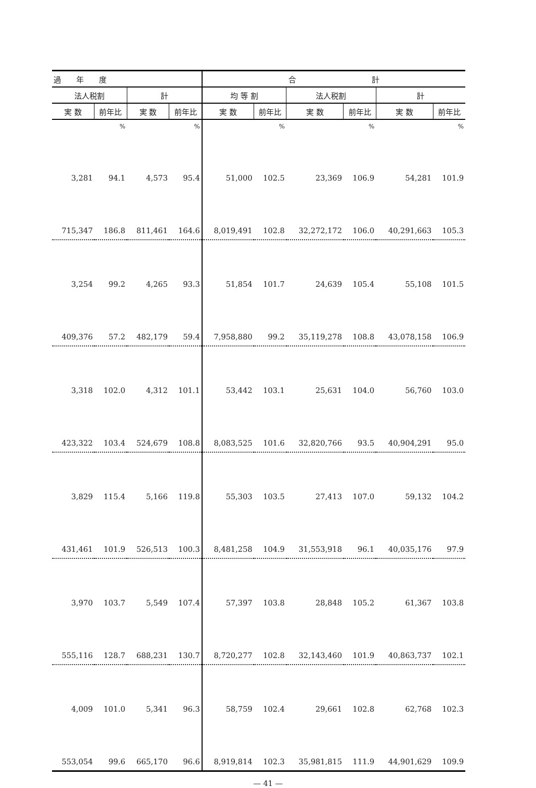| 過 年 度 | | | | 合 計 | | | | | |
| --- | --- | --- | --- | --- | --- | --- | --- | --- | --- |
| 法人税割 | | 計 | | 均 等 割 | | 法人税割 | | 計 | |
| 実 数 | 前年比 | 実 数 | 前年比 | 実 数 | 前年比 | 実 数 | 前年比 | 実 数 | 前年比 |
| | % | | % | | % | | % | | % |
| 3,281 | 94.1 | 4,573 | 95.4 | 51,000 | 102.5 | 23,369 | 106.9 | 54,281 | 101.9 |
| 715,347 | 186.8 | 811,461 | 164.6 | 8,019,491 | 102.8 | 32,272,172 | 106.0 | 40,291,663 | 105.3 |
| 3,254 | 99.2 | 4,265 | 93.3 | 51,854 | 101.7 | 24,639 | 105.4 | 55,108 | 101.5 |
| 409,376 | 57.2 | 482,179 | 59.4 | 7,958,880 | 99.2 | 35,119,278 | 108.8 | 43,078,158 | 106.9 |
| 3,318 | 102.0 | 4,312 | 101.1 | 53,442 | 103.1 | 25,631 | 104.0 | 56,760 | 103.0 |
| 423,322 | 103.4 | 524,679 | 108.8 | 8,083,525 | 101.6 | 32,820,766 | 93.5 | 40,904,291 | 95.0 |
| 3,829 | 115.4 | 5,166 | 119.8 | 55,303 | 103.5 | 27,413 | 107.0 | 59,132 | 104.2 |
| 431,461 | 101.9 | 526,513 | 100.3 | 8,481,258 | 104.9 | 31,553,918 | 96.1 | 40,035,176 | 97.9 |
| 3,970 | 103.7 | 5,549 | 107.4 | 57,397 | 103.8 | 28,848 | 105.2 | 61,367 | 103.8 |
| 555,116 | 128.7 | 688,231 | 130.7 | 8,720,277 | 102.8 | 32,143,460 | 101.9 | 40,863,737 | 102.1 |
| 4,009 | 101.0 | 5,341 | 96.3 | 58,759 | 102.4 | 29,661 | 102.8 | 62,768 | 102.3 |
| 553,054 | 99.6 | 665,170 | 96.6 | 8,919,814 | 102.3 | 35,981,815 | 111.9 | 44,901,629 | 109.9 |
— 41 —